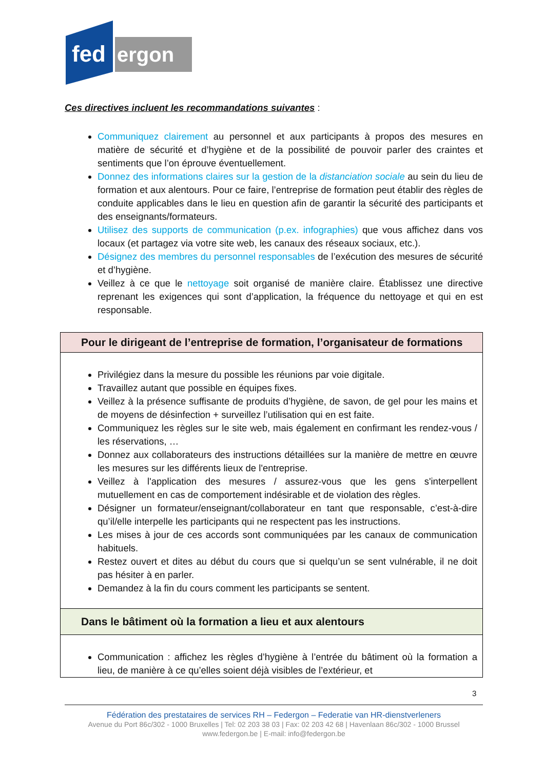fed
ergon
Ces directives incluent les recommandations suivantes :
Communiquez clairement au personnel et aux participants à propos des mesures en matière de sécurité et d’hygiène et de la possibilité de pouvoir parler des craintes et sentiments que l’on éprouve éventuellement.
Donnez des informations claires sur la gestion de la distanciation sociale au sein du lieu de formation et aux alentours. Pour ce faire, l’entreprise de formation peut établir des règles de conduite applicables dans le lieu en question afin de garantir la sécurité des participants et des enseignants/formateurs.
Utilisez des supports de communication (p.ex. infographies) que vous affichez dans vos locaux (et partagez via votre site web, les canaux des réseaux sociaux, etc.).
Désignez des membres du personnel responsables de l’exécution des mesures de sécurité et d’hygiène.
Veillez à ce que le nettoyage soit organisé de manière claire. Établissez une directive reprenant les exigences qui sont d’application, la fréquence du nettoyage et qui en est responsable.
| Pour le dirigeant de l’entreprise de formation, l’organisateur de formations |
| Privilégiez dans la mesure du possible les réunions par voie digitale. Travaillez autant que possible en équipes fixes. Veillez à la présence suffisante de produits d’hygiène, de savon, de gel pour les mains et de moyens de désinfection + surveillez l’utilisation qui en est faite. Communiquez les règles sur le site web, mais également en confirmant les rendez-vous / les réservations, … Donnez aux collaborateurs des instructions détaillées sur la manière de mettre en œuvre les mesures sur les différents lieux de l'entreprise. Veillez à l'application des mesures / assurez-vous que les gens s'interpellent mutuellement en cas de comportement indésirable et de violation des règles. Désigner un formateur/enseignant/collaborateur en tant que responsable, c’est-à-dire qu’il/elle interpelle les participants qui ne respectent pas les instructions. Les mises à jour de ces accords sont communiquées par les canaux de communication habituels. Restez ouvert et dites au début du cours que si quelqu’un se sent vulnérable, il ne doit pas hésiter à en parler. Demandez à la fin du cours comment les participants se sentent. |
| Dans le bâtiment où la formation a lieu et aux alentours |
| Communication : affichez les règles d’hygiène à l’entrée du bâtiment où la formation a lieu, de manière à ce qu’elles soient déjà visibles de l’extérieur, et |
3
Fédération des prestataires de services RH – Federgon – Federatie van HR-dienstverleners
Avenue du Port 86c/302 - 1000 Bruxelles | Tel: 02 203 38 03 | Fax: 02 203 42 68 | Havenlaan 86c/302 - 1000 Brussel
www.federgon.be | E-mail: info@federgon.be